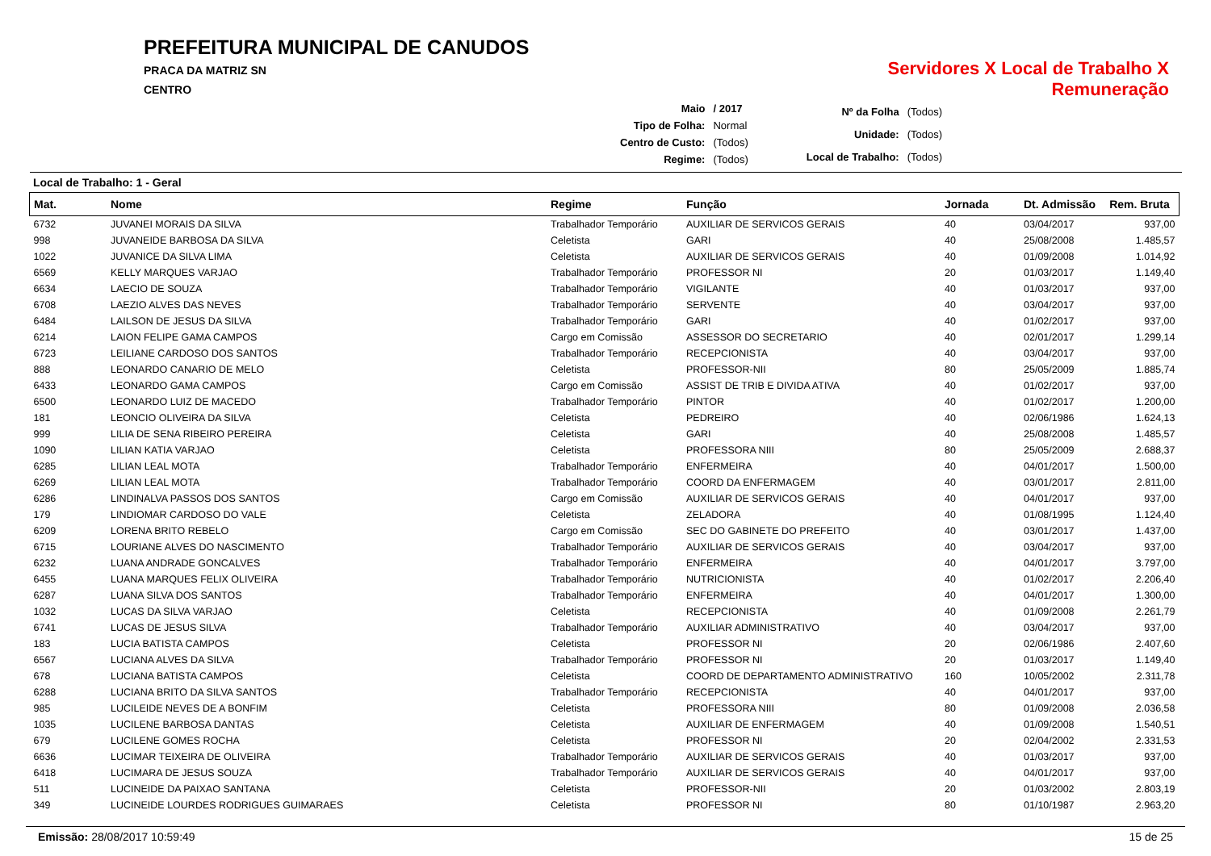PREFEITURA MUNICIPAL DE CANUDOS
PRACA DA MATRIZ SN
CENTRO
Servidores X Local de Trabalho X Remuneração
| Maio | / 2017 |
| Tipo de Folha: | Normal |
| Centro de Custo: | (Todos) |
| Regime: | (Todos) |
| Nº da Folha | (Todos) |
| Unidade: | (Todos) |
| Local de Trabalho: | (Todos) |
Local de Trabalho: 1 - Geral
| Mat. | Nome | Regime | Função | Jornada | Dt. Admissão | Rem. Bruta |
| --- | --- | --- | --- | --- | --- | --- |
| 6732 | JUVANEI MORAIS DA SILVA | Trabalhador Temporário | AUXILIAR DE SERVICOS GERAIS | 40 | 03/04/2017 | 937,00 |
| 998 | JUVANEIDE BARBOSA DA SILVA | Celetista | GARI | 40 | 25/08/2008 | 1.485,57 |
| 1022 | JUVANICE DA SILVA LIMA | Celetista | AUXILIAR DE SERVICOS GERAIS | 40 | 01/09/2008 | 1.014,92 |
| 6569 | KELLY MARQUES VARJAO | Trabalhador Temporário | PROFESSOR NI | 20 | 01/03/2017 | 1.149,40 |
| 6634 | LAECIO DE SOUZA | Trabalhador Temporário | VIGILANTE | 40 | 01/03/2017 | 937,00 |
| 6708 | LAEZIO ALVES DAS NEVES | Trabalhador Temporário | SERVENTE | 40 | 03/04/2017 | 937,00 |
| 6484 | LAILSON DE JESUS DA SILVA | Trabalhador Temporário | GARI | 40 | 01/02/2017 | 937,00 |
| 6214 | LAION FELIPE GAMA CAMPOS | Cargo em Comissão | ASSESSOR DO SECRETARIO | 40 | 02/01/2017 | 1.299,14 |
| 6723 | LEILIANE CARDOSO DOS SANTOS | Trabalhador Temporário | RECEPCIONISTA | 40 | 03/04/2017 | 937,00 |
| 888 | LEONARDO CANARIO DE MELO | Celetista | PROFESSOR-NII | 80 | 25/05/2009 | 1.885,74 |
| 6433 | LEONARDO GAMA CAMPOS | Cargo em Comissão | ASSIST DE TRIB E DIVIDA ATIVA | 40 | 01/02/2017 | 937,00 |
| 6500 | LEONARDO LUIZ DE MACEDO | Trabalhador Temporário | PINTOR | 40 | 01/02/2017 | 1.200,00 |
| 181 | LEONCIO OLIVEIRA DA SILVA | Celetista | PEDREIRO | 40 | 02/06/1986 | 1.624,13 |
| 999 | LILIA DE SENA RIBEIRO PEREIRA | Celetista | GARI | 40 | 25/08/2008 | 1.485,57 |
| 1090 | LILIAN KATIA VARJAO | Celetista | PROFESSORA NIII | 80 | 25/05/2009 | 2.688,37 |
| 6285 | LILIAN LEAL MOTA | Trabalhador Temporário | ENFERMEIRA | 40 | 04/01/2017 | 1.500,00 |
| 6269 | LILIAN LEAL MOTA | Trabalhador Temporário | COORD DA ENFERMAGEM | 40 | 03/01/2017 | 2.811,00 |
| 6286 | LINDINALVA PASSOS DOS SANTOS | Cargo em Comissão | AUXILIAR DE SERVICOS GERAIS | 40 | 04/01/2017 | 937,00 |
| 179 | LINDIOMAR CARDOSO DO VALE | Celetista | ZELADORA | 40 | 01/08/1995 | 1.124,40 |
| 6209 | LORENA BRITO REBELO | Cargo em Comissão | SEC DO GABINETE DO PREFEITO | 40 | 03/01/2017 | 1.437,00 |
| 6715 | LOURIANE ALVES DO NASCIMENTO | Trabalhador Temporário | AUXILIAR DE SERVICOS GERAIS | 40 | 03/04/2017 | 937,00 |
| 6232 | LUANA ANDRADE GONCALVES | Trabalhador Temporário | ENFERMEIRA | 40 | 04/01/2017 | 3.797,00 |
| 6455 | LUANA MARQUES FELIX OLIVEIRA | Trabalhador Temporário | NUTRICIONISTA | 40 | 01/02/2017 | 2.206,40 |
| 6287 | LUANA SILVA DOS SANTOS | Trabalhador Temporário | ENFERMEIRA | 40 | 04/01/2017 | 1.300,00 |
| 1032 | LUCAS DA SILVA VARJAO | Celetista | RECEPCIONISTA | 40 | 01/09/2008 | 2.261,79 |
| 6741 | LUCAS DE JESUS SILVA | Trabalhador Temporário | AUXILIAR ADMINISTRATIVO | 40 | 03/04/2017 | 937,00 |
| 183 | LUCIA BATISTA CAMPOS | Celetista | PROFESSOR NI | 20 | 02/06/1986 | 2.407,60 |
| 6567 | LUCIANA ALVES DA SILVA | Trabalhador Temporário | PROFESSOR NI | 20 | 01/03/2017 | 1.149,40 |
| 678 | LUCIANA BATISTA CAMPOS | Celetista | COORD DE DEPARTAMENTO ADMINISTRATIVO | 160 | 10/05/2002 | 2.311,78 |
| 6288 | LUCIANA BRITO DA SILVA SANTOS | Trabalhador Temporário | RECEPCIONISTA | 40 | 04/01/2017 | 937,00 |
| 985 | LUCILEIDE NEVES DE A BONFIM | Celetista | PROFESSORA NIII | 80 | 01/09/2008 | 2.036,58 |
| 1035 | LUCILENE BARBOSA DANTAS | Celetista | AUXILIAR DE ENFERMAGEM | 40 | 01/09/2008 | 1.540,51 |
| 679 | LUCILENE GOMES ROCHA | Celetista | PROFESSOR NI | 20 | 02/04/2002 | 2.331,53 |
| 6636 | LUCIMAR TEIXEIRA DE OLIVEIRA | Trabalhador Temporário | AUXILIAR DE SERVICOS GERAIS | 40 | 01/03/2017 | 937,00 |
| 6418 | LUCIMARA DE JESUS SOUZA | Trabalhador Temporário | AUXILIAR DE SERVICOS GERAIS | 40 | 04/01/2017 | 937,00 |
| 511 | LUCINEIDE DA PAIXAO SANTANA | Celetista | PROFESSOR-NII | 20 | 01/03/2002 | 2.803,19 |
| 349 | LUCINEIDE LOURDES RODRIGUES GUIMARAES | Celetista | PROFESSOR NI | 80 | 01/10/1987 | 2.963,20 |
Emissão: 28/08/2017 10:59:49 15 de 25